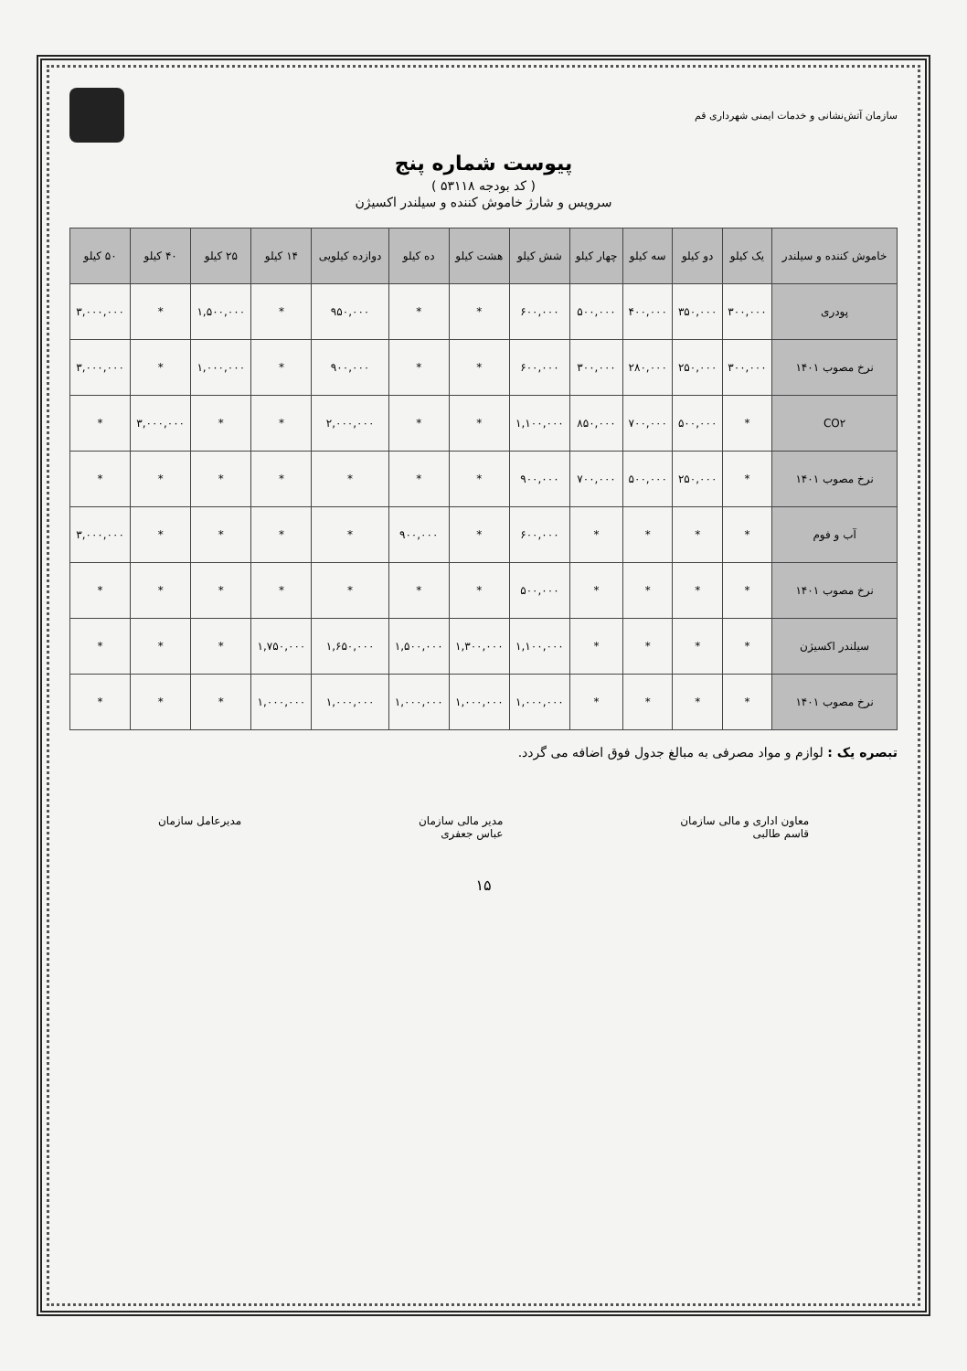سازمان آتش‌نشانی و خدمات ایمنی شهرداری قم
پیوست شماره پنج
( کد بودجه ۵۳۱۱۸ )
سرویس و شارژ خاموش کننده و سیلندر اکسیژن
| خاموش کننده و سیلندر | یک کیلو | دو کیلو | سه کیلو | چهار کیلو | شش کیلو | هشت کیلو | ده کیلو | دوازده کیلویی | ۱۴ کیلو | ۲۵ کیلو | ۴۰ کیلو | ۵۰ کیلو |
| --- | --- | --- | --- | --- | --- | --- | --- | --- | --- | --- | --- | --- |
| پودری | ۳۰۰,۰۰۰ | ۳۵۰,۰۰۰ | ۴۰۰,۰۰۰ | ۵۰۰,۰۰۰ | ۶۰۰,۰۰۰ | * | * | ۹۵۰,۰۰۰ | * | ۱,۵۰۰,۰۰۰ | * | ۳,۰۰۰,۰۰۰ |
| نرخ مصوب ۱۴۰۱ | ۳۰۰,۰۰۰ | ۲۵۰,۰۰۰ | ۲۸۰,۰۰۰ | ۳۰۰,۰۰۰ | ۶۰۰,۰۰۰ | * | * | ۹۰۰,۰۰۰ | * | ۱,۰۰۰,۰۰۰ | * | ۳,۰۰۰,۰۰۰ |
| CO۲ | * | ۵۰۰,۰۰۰ | ۷۰۰,۰۰۰ | ۸۵۰,۰۰۰ | ۱,۱۰۰,۰۰۰ | * | * | ۲,۰۰۰,۰۰۰ | * | * | ۳,۰۰۰,۰۰۰ | * |
| نرخ مصوب ۱۴۰۱ | * | ۲۵۰,۰۰۰ | ۵۰۰,۰۰۰ | ۷۰۰,۰۰۰ | ۹۰۰,۰۰۰ | * | * | * | * | * | * | * |
| آب و فوم | * | * | * | * | ۶۰۰,۰۰۰ | * | ۹۰۰,۰۰۰ | * | * | * | * | ۳,۰۰۰,۰۰۰ |
| نرخ مصوب ۱۴۰۱ | * | * | * | * | ۵۰۰,۰۰۰ | * | * | * | * | * | * | * |
| سیلندر اکسیژن | * | * | * | * | ۱,۱۰۰,۰۰۰ | ۱,۳۰۰,۰۰۰ | ۱,۵۰۰,۰۰۰ | ۱,۶۵۰,۰۰۰ | ۱,۷۵۰,۰۰۰ | * | * | * |
| نرخ مصوب ۱۴۰۱ | * | * | * | * | ۱,۰۰۰,۰۰۰ | ۱,۰۰۰,۰۰۰ | ۱,۰۰۰,۰۰۰ | ۱,۰۰۰,۰۰۰ | ۱,۰۰۰,۰۰۰ | * | * | * |
تبصره یک : لوازم و مواد مصرفی به مبالغ جدول فوق اضافه می گردد.
معاون اداری و مالی سازمان
قاسم طالبی
مدیر مالی سازمان
عباس جعفری
مدیرعامل سازمان
۱۵